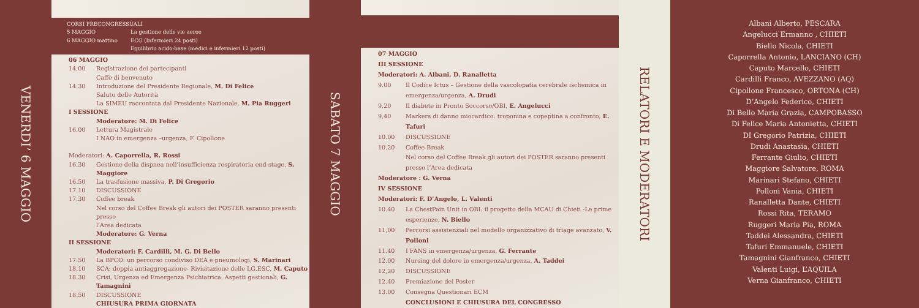VENERDI’ 6 MAGGIO
CORSI PRECONGRESSUALI
5 MAGGIO La gestione delle vie aeree
6 MAGGIO mattino ECG (Infermieri 24 posti)
Equilibrio acido-base (medici e infermieri 12 posti)
06 MAGGIO
14,00 Registrazione dei partecipanti
Caffè di benvenuto
14.30 Introduzione del Presidente Regionale, M. Di Felice
Saluto delle Autorità
La SIMEU raccontata dal Presidente Nazionale, M. Pia Ruggeri
I SESSIONE
Moderatore: M. Di Felice
16,00 Lettura Magistrale
I NAO in emergenza –urgenza, F. Cipollone
Moderatori: A. Caporrella, R. Rossi
16.30 Gestione della dispnea nell’insufficienza respiratoria end-stage, S. Maggiore
16.50 La trasfusione massiva, P. Di Gregorio
17.10 DISCUSSIONE
17,30 Coffee break
Nel corso del Coffee Break gli autori dei POSTER saranno presenti presso
l’Area dedicata
Moderatore: G. Verna
II SESSIONE
Moderatori: F. Cardilli, M. G. Di Bello
17.50 La BPCO: un percorso condiviso DEA e pneumologi, S. Marinari
18,10 SCA: doppia antiaggregazione- Rivisitazione delle LG.ESC, M. Caputo
18.30 Crisi, Urgenza ed Emergenza Psichiatrica. Aspetti gestionali, G. Tamagnini
18.50 DISCUSSIONE
CHIUSURA PRIMA GIORNATA
SABATO 7 MAGGIO
07 MAGGIO
III SESSIONE
Moderatori: A. Albani, D. Ranalletta
9.00 Il Codice Ictus – Gestione della vascolopatia cerebrale ischemica in emergenza/urgenza, A. Drudi
9,20 Il diabete in Pronto Soccorso/OBI, E. Angelucci
9,40 Markers di danno miocardico: troponina e copeptina a confronto, E. Tafuri
10.00 DISCUSSIONE
10.20 Coffee Break
Nel corso del Coffee Break gli autori dei POSTER saranno presenti presso l’Area dedicata
Moderatore : G. Verna
IV SESSIONE
Moderatori: F. D’Angelo, L. Valenti
10.40 La ChestPain Unit in OBI: il progetto della MCAU di Chieti -Le prime esperienze, N. Biello
11,00 Percorsi assistenziali nel modello organizzativo di triage avanzato, V. Polloni
11.40 I FANS in emergenza/urgenza, G. Ferrante
12.00 Nursing del dolore in emergenza/urgenza, A. Taddei
12,20 DISCUSSIONE
12.40 Premiazione dei Poster
13.00 Consegna Questionari ECM
CONCLUSIONI E CHIUSURA DEL CONGRESSO
RELATORI E MODERATORI
Albani Alberto, PESCARA
Angelucci Ermanno , CHIETI
Biello Nicola, CHIETI
Caporrella Antonio, LANCIANO (CH)
Caputo Marcello, CHIETI
Cardilli Franco, AVEZZANO (AQ)
Cipollone Francesco, ORTONA (CH)
D’Angelo Federico, CHIETI
Di Bello Maria Grazia, CAMPOBASSO
Di Felice Maria Antonietta, CHIETI
DI Gregorio Patrizia, CHIETI
Drudi Anastasia, CHIETI
Ferrante Giulio, CHIETI
Maggiore Salvatore, ROMA
Marinari Stefano, CHIETI
Polloni Vania, CHIETI
Ranalletta Dante, CHIETI
Rossi Rita, TERAMO
Ruggeri Maria Pia, ROMA
Taddei Alessandra, CHIETI
Tafuri Emmanuele, CHIETI
Tamagnini Gianfranco, CHIETI
Valenti Luigi, L’AQUILA
Verna Gianfranco, CHIETI